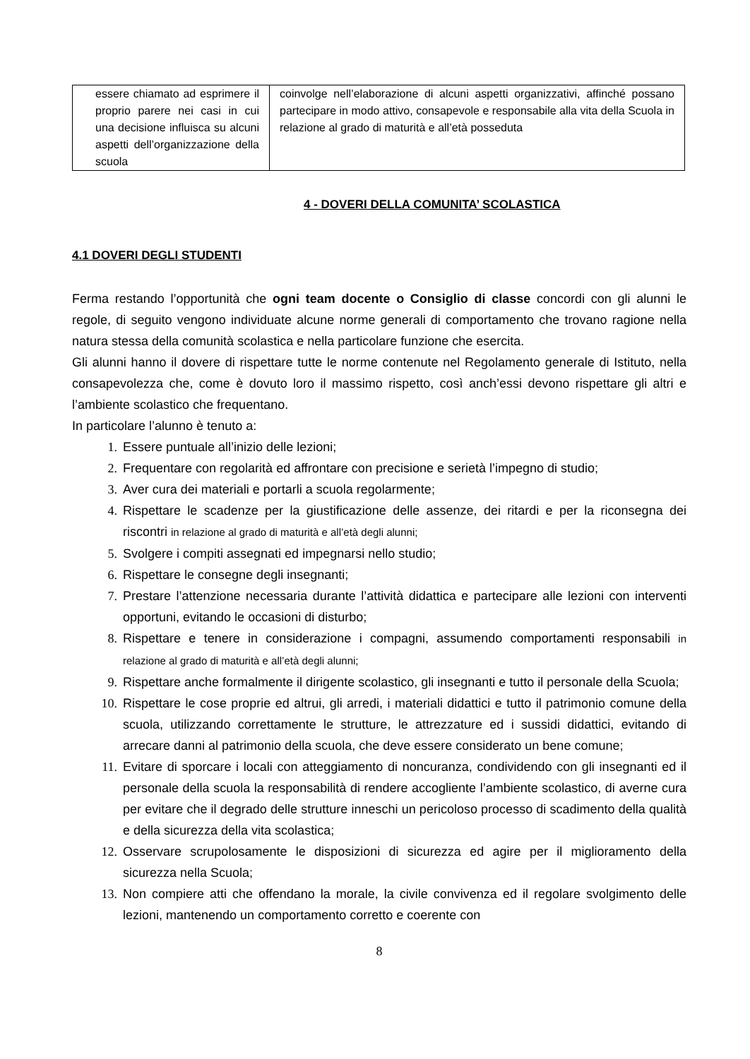| essere chiamato ad esprimere il proprio parere nei casi in cui una decisione influisca su alcuni aspetti dell’organizzazione della scuola | coinvolge nell’elaborazione di alcuni aspetti organizzativi, affinché possano partecipare in modo attivo, consapevole e responsabile alla vita della Scuola in relazione al grado di maturità e all’età posseduta |
4 - DOVERI DELLA COMUNITA’ SCOLASTICA
4.1 DOVERI DEGLI STUDENTI
Ferma restando l’opportunità che ogni team docente o Consiglio di classe concordi con gli alunni le regole, di seguito vengono individuate alcune norme generali di comportamento che trovano ragione nella natura stessa della comunità scolastica e nella particolare funzione che esercita.
Gli alunni hanno il dovere di rispettare tutte le norme contenute nel Regolamento generale di Istituto, nella consapevolezza che, come è dovuto loro il massimo rispetto, così anch’essi devono rispettare gli altri e l’ambiente scolastico che frequentano.
In particolare l’alunno è tenuto a:
1. Essere puntuale all’inizio delle lezioni;
2. Frequentare con regolarità ed affrontare con precisione e serietà l’impegno di studio;
3. Aver cura dei materiali e portarli a scuola regolarmente;
4. Rispettare le scadenze per la giustificazione delle assenze, dei ritardi e per la riconsegna dei riscontri in relazione al grado di maturità e all’età degli alunni;
5. Svolgere i compiti assegnati ed impegnarsi nello studio;
6. Rispettare le consegne degli insegnanti;
7. Prestare l’attenzione necessaria durante l’attività didattica e partecipare alle lezioni con interventi opportuni, evitando le occasioni di disturbo;
8. Rispettare e tenere in considerazione i compagni, assumendo comportamenti responsabili in relazione al grado di maturità e all’età degli alunni;
9. Rispettare anche formalmente il dirigente scolastico, gli insegnanti e tutto il personale della Scuola;
10. Rispettare le cose proprie ed altrui, gli arredi, i materiali didattici e tutto il patrimonio comune della scuola, utilizzando correttamente le strutture, le attrezzature ed i sussidi didattici, evitando di arrecare danni al patrimonio della scuola, che deve essere considerato un bene comune;
11. Evitare di sporcare i locali con atteggiamento di noncuranza, condividendo con gli insegnanti ed il personale della scuola la responsabilità di rendere accogliente l’ambiente scolastico, di averne cura per evitare che il degrado delle strutture inneschi un pericoloso processo di scadimento della qualità e della sicurezza della vita scolastica;
12. Osservare scrupolosamente le disposizioni di sicurezza ed agire per il miglioramento della sicurezza nella Scuola;
13. Non compiere atti che offendano la morale, la civile convivenza ed il regolare svolgimento delle lezioni, mantenendo un comportamento corretto e coerente con
8